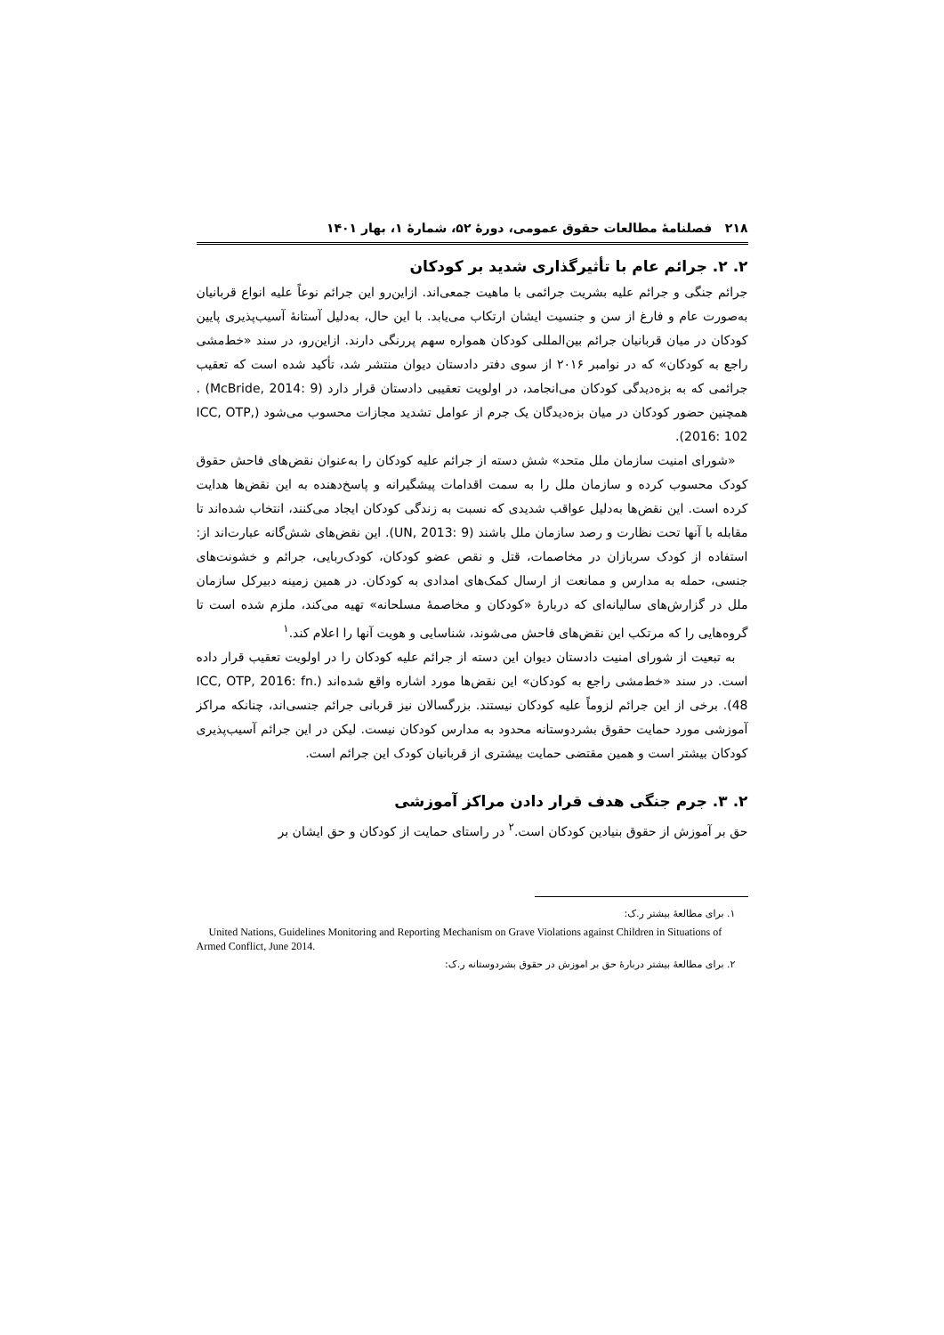۲۱۸ فصلنامهٔ مطالعات حقوق عمومی، دورهٔ ۵۲، شمارهٔ ۱، بهار ۱۴۰۱
۲. ۲. جرائم عام با تأثیرگذاری شدید بر کودکان
جرائم جنگی و جرائم علیه بشریت جرائمی با ماهیت جمعی‌اند. ازاین‌رو این جرائم نوعاً علیه انواع قربانیان به‌صورت عام و فارغ از سن و جنسیت ایشان ارتکاب می‌یابد. با این حال، به‌دلیل آستانهٔ آسیب‌پذیری پایین کودکان در میان قربانیان جرائم بین‌المللی کودکان همواره سهم پررنگی دارند. ازاین‌رو، در سند «خط‌مشی راجع به کودکان» که در نوامبر ۲۰۱۶ از سوی دفتر دادستان دیوان منتشر شد، تأکید شده است که تعقیب جرائمی که به بزه‌دیدگی کودکان می‌انجامد، در اولویت تعقیبی دادستان قرار دارد (McBride, 2014: 9) . همچنین حضور کودکان در میان بزه‌دیدگان یک جرم از عوامل تشدید مجازات محسوب می‌شود (ICC, OTP, 2016: 102).
«شورای امنیت سازمان ملل متحد» شش دسته از جرائم علیه کودکان را به‌عنوان نقض‌های فاحش حقوق کودک محسوب کرده و سازمان ملل را به سمت اقدامات پیشگیرانه و پاسخ‌دهنده به این نقض‌ها هدایت کرده است. این نقض‌ها به‌دلیل عواقب شدیدی که نسبت به زندگی کودکان ایجاد می‌کنند، انتخاب شده‌اند تا مقابله با آنها تحت نظارت و رصد سازمان ملل باشند (UN, 2013: 9). این نقض‌های شش‌گانه عبارت‌اند از: استفاده از کودک سربازان در مخاصمات، قتل و نقص عضو کودکان، کودک‌ربایی، جرائم و خشونت‌های جنسی، حمله به مدارس و ممانعت از ارسال کمک‌های امدادی به کودکان. در همین زمینه دبیرکل سازمان ملل در گزارش‌های سالیانه‌ای که دربارهٔ «کودکان و مخاصمهٔ مسلحانه» تهیه می‌کند، ملزم شده است تا گروه‌هایی را که مرتکب این نقض‌های فاحش می‌شوند، شناسایی و هویت آنها را اعلام کند.<sup>۱</sup>
به تبعیت از شورای امنیت دادستان دیوان این دسته از جرائم علیه کودکان را در اولویت تعقیب قرار داده است. در سند «خط‌مشی راجع به کودکان» این نقض‌ها مورد اشاره واقع شده‌اند (ICC, OTP, 2016: fn. 48). برخی از این جرائم لزوماً علیه کودکان نیستند. بزرگسالان نیز قربانی جرائم جنسی‌اند، چنانکه مراکز آموزشی مورد حمایت حقوق بشردوستانه محدود به مدارس کودکان نیست. لیکن در این جرائم آسیب‌پذیری کودکان بیشتر است و همین مقتضی حمایت بیشتری از قربانیان کودک این جرائم است.
۲. ۳. جرم جنگی هدف قرار دادن مراکز آموزشی
حق بر آموزش از حقوق بنیادین کودکان است.<sup>۲</sup> در راستای حمایت از کودکان و حق ایشان بر
۱. برای مطالعهٔ بیشتر ر.ک:
United Nations, Guidelines Monitoring and Reporting Mechanism on Grave Violations against Children in Situations of Armed Conflict, June 2014.
۲. برای مطالعهٔ بیشتر دربارهٔ حق بر اموزش در حقوق بشردوستانه ر.ک: